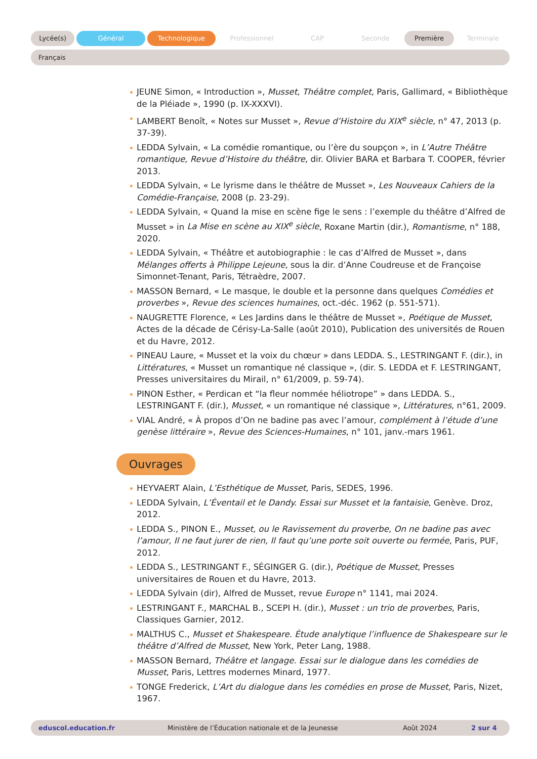Lycée(s) Général Technologique Professionnel CAP Seconde Première Terminale
Français
JEUNE Simon, « Introduction », Musset, Théâtre complet, Paris, Gallimard, « Bibliothèque de la Pléiade », 1990 (p. IX-XXXVI).
LAMBERT Benoît, « Notes sur Musset », Revue d’Histoire du XIX<sup>e</sup> siècle, n° 47, 2013 (p. 37-39).
LEDDA Sylvain, « La comédie romantique, ou l’ère du soupçon », in L’Autre Théâtre romantique, Revue d’Histoire du théâtre, dir. Olivier BARA et Barbara T. COOPER, février 2013.
LEDDA Sylvain, « Le lyrisme dans le théâtre de Musset », Les Nouveaux Cahiers de la Comédie-Française, 2008 (p. 23-29).
LEDDA Sylvain, « Quand la mise en scène fige le sens : l’exemple du théâtre d’Alfred de Musset » in La Mise en scène au XIX<sup>e</sup> siècle, Roxane Martin (dir.), Romantisme, n° 188, 2020.
LEDDA Sylvain, « Théâtre et autobiographie : le cas d’Alfred de Musset », dans Mélanges offerts à Philippe Lejeune, sous la dir. d’Anne Coudreuse et de Françoise Simonnet-Tenant, Paris, Tétraèdre, 2007.
MASSON Bernard, « Le masque, le double et la personne dans quelques Comédies et proverbes », Revue des sciences humaines, oct.-déc. 1962 (p. 551-571).
NAUGRETTE Florence, « Les Jardins dans le théâtre de Musset », Poétique de Musset, Actes de la décade de Cérisy-La-Salle (août 2010), Publication des universités de Rouen et du Havre, 2012.
PINEAU Laure, « Musset et la voix du chœur » dans LEDDA. S., LESTRINGANT F. (dir.), in Littératures, « Musset un romantique né classique », (dir. S. LEDDA et F. LESTRINGANT, Presses universitaires du Mirail, n° 61/2009, p. 59-74).
PINON Esther, « Perdican et “la fleur nommée héliotrope” » dans LEDDA. S., LESTRINGANT F. (dir.), Musset, « un romantique né classique », Littératures, n°61, 2009.
VIAL André, « À propos d’On ne badine pas avec l’amour, complément à l’étude d’une genèse littéraire », Revue des Sciences-Humaines, n° 101, janv.-mars 1961.
Ouvrages
HEYVAERT Alain, L’Esthétique de Musset, Paris, SEDES, 1996.
LEDDA Sylvain, L’Éventail et le Dandy. Essai sur Musset et la fantaisie, Genève. Droz, 2012.
LEDDA S., PINON E., Musset, ou le Ravissement du proverbe, On ne badine pas avec l’amour, Il ne faut jurer de rien, Il faut qu’une porte soit ouverte ou fermée, Paris, PUF, 2012.
LEDDA S., LESTRINGANT F., SÉGINGER G. (dir.), Poétique de Musset, Presses universitaires de Rouen et du Havre, 2013.
LEDDA Sylvain (dir), Alfred de Musset, revue Europe n° 1141, mai 2024.
LESTRINGANT F., MARCHAL B., SCEPI H. (dir.), Musset : un trio de proverbes, Paris, Classiques Garnier, 2012.
MALTHUS C., Musset et Shakespeare. Étude analytique l’influence de Shakespeare sur le théâtre d’Alfred de Musset, New York, Peter Lang, 1988.
MASSON Bernard, Théâtre et langage. Essai sur le dialogue dans les comédies de Musset, Paris, Lettres modernes Minard, 1977.
TONGE Frederick, L’Art du dialogue dans les comédies en prose de Musset, Paris, Nizet, 1967.
eduscol.education.fr Ministère de l’Éducation nationale et de la Jeunesse Août 2024 2 sur 4